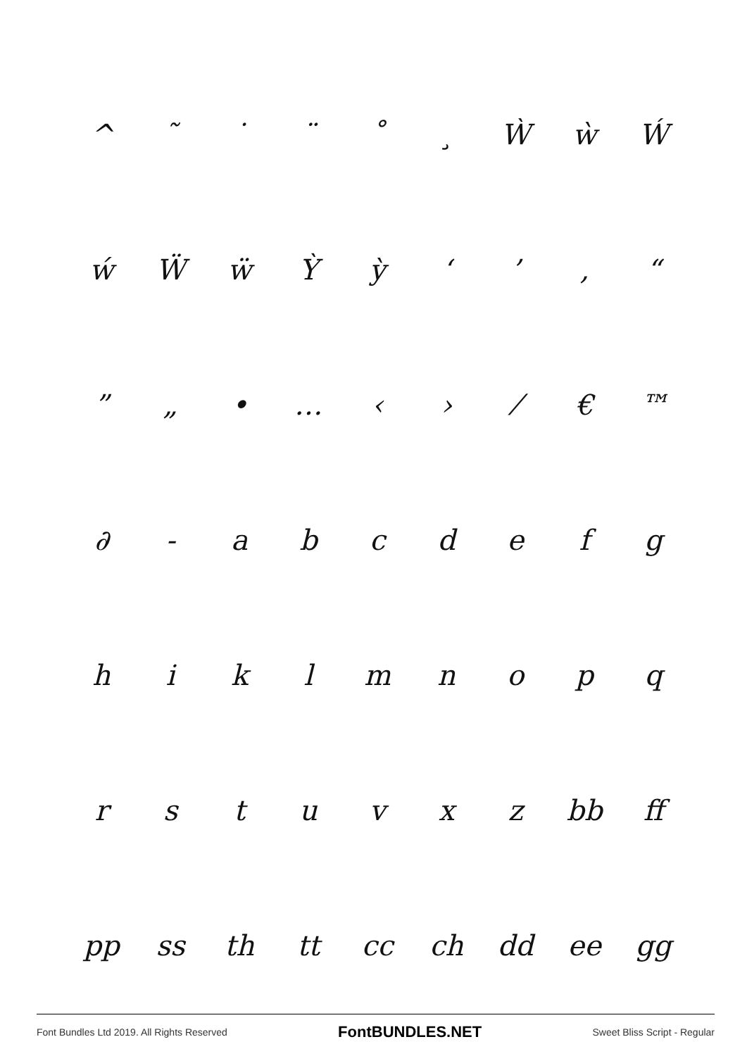| ^ | ˜ | ˙ | ¨ | ˚ | ¸ | Ẁ | ẁ | Ẃ |
| ẃ | Ẅ | ẅ | Ỳ | ỳ | ‘ | ’ | ‚ | “ |
| ” | „ | • | … | ‹ | › | ⁄ | € | ™ |
| ∂ | - | a | b | c | d | e | f | g |
| h | i | k | l | m | n | o | p | q |
| r | s | t | u | v | x | z | bb | ff |
| pp | ss | th | tt | cc | ch | dd | ee | gg |
Font Bundles Ltd 2019. All Rights Reserved FontBUNDLES.NET Sweet Bliss Script - Regular